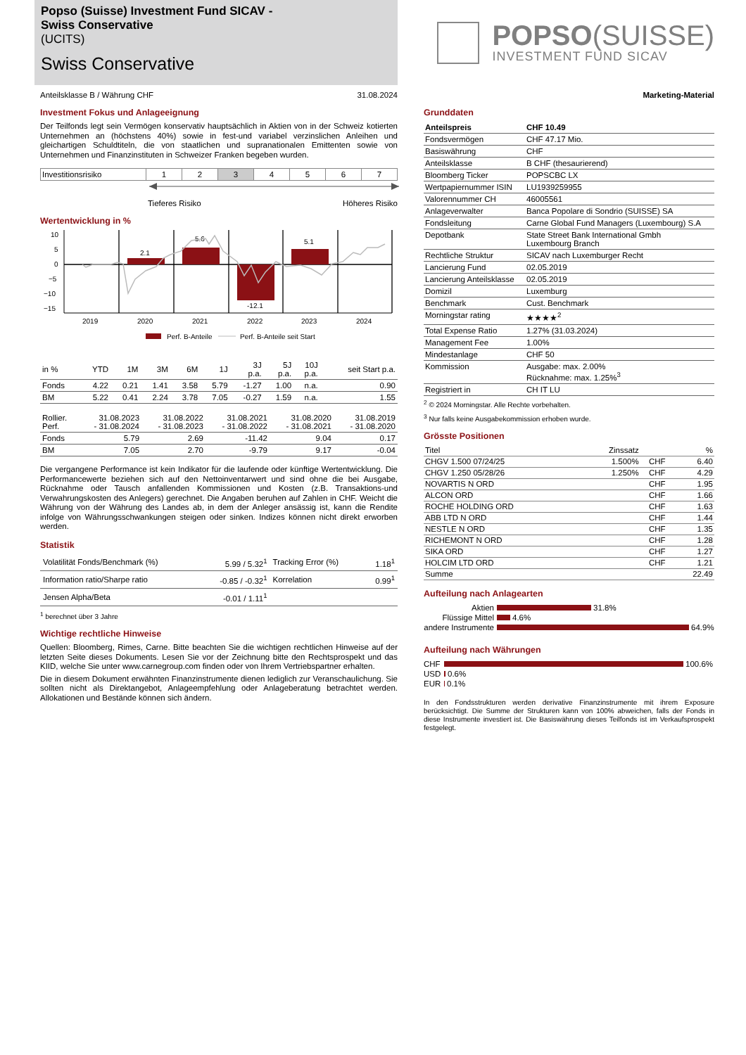Popso (Suisse) Investment Fund SICAV -
Swiss Conservative
(UCITS)
Swiss Conservative
Anteilsklasse B / Währung CHF 31.08.2024
Investment Fokus und Anlageeignung
Der Teilfonds legt sein Vermögen konservativ hauptsächlich in Aktien von in der Schweiz kotierten Unternehmen an (höchstens 40%) sowie in fest-und variabel verzinslichen Anleihen und gleichartigen Schuldtiteln, die von staatlichen und supranationalen Emittenten sowie von Unternehmen und Finanzinstituten in Schweizer Franken begeben wurden.
| Investitionsrisiko | 1 | 2 | 3 | 4 | 5 | 6 | 7 |
Tieferes Risiko Höheres Risiko
Wertentwicklung in %
10
5
0
−5
−10
−15
2.1
5.6
-12.1
5.1
2019
2020
2021
2022
2023
2024
Perf. B-Anteile
Perf. B-Anteile seit Start
| in % | YTD | 1M | 3M | 6M | 1J | 3J p.a. | 5J p.a. | 10J p.a. | seit Start p.a. |
| Fonds | 4.22 | 0.21 | 1.41 | 3.58 | 5.79 | -1.27 | 1.00 | n.a. | 0.90 |
| BM | 5.22 | 0.41 | 2.24 | 3.78 | 7.05 | -0.27 | 1.59 | n.a. | 1.55 |
| Rollier. Perf. | 31.08.2023 - 31.08.2024 | 31.08.2022 - 31.08.2023 | 31.08.2021 - 31.08.2022 | 31.08.2020 - 31.08.2021 | 31.08.2019 - 31.08.2020 |
| Fonds | 5.79 | 2.69 | -11.42 | 9.04 | 0.17 |
| BM | 7.05 | 2.70 | -9.79 | 9.17 | -0.04 |
Die vergangene Performance ist kein Indikator für die laufende oder künftige Wertentwicklung. Die Performancewerte beziehen sich auf den Nettoinventarwert und sind ohne die bei Ausgabe, Rücknahme oder Tausch anfallenden Kommissionen und Kosten (z.B. Transaktions-und Verwahrungskosten des Anlegers) gerechnet. Die Angaben beruhen auf Zahlen in CHF. Weicht die Währung von der Währung des Landes ab, in dem der Anleger ansässig ist, kann die Rendite infolge von Währungsschwankungen steigen oder sinken. Indizes können nicht direkt erworben werden.
Statistik
| Volatilität Fonds/Benchmark (%) | 5.99 / 5.32<sup>1</sup> | Tracking Error (%) | 1.18<sup>1</sup> |
| Information ratio/Sharpe ratio | -0.85 / -0.32<sup>1</sup> | Korrelation | 0.99<sup>1</sup> |
| Jensen Alpha/Beta | -0.01 / 1.11<sup>1</sup> | | |
<sup>1</sup> berechnet über 3 Jahre
Wichtige rechtliche Hinweise
Quellen: Bloomberg, Rimes, Carne. Bitte beachten Sie die wichtigen rechtlichen Hinweise auf der letzten Seite dieses Dokuments. Lesen Sie vor der Zeichnung bitte den Rechtsprospekt und das KIID, welche Sie unter www.carnegroup.com finden oder von Ihrem Vertriebspartner erhalten.
Die in diesem Dokument erwähnten Finanzinstrumente dienen lediglich zur Veranschaulichung. Sie sollten nicht als Direktangebot, Anlageempfehlung oder Anlageberatung betrachtet werden. Allokationen und Bestände können sich ändern.
POPSO(SUISSE)
INVESTMENT FUND SICAV
Marketing-Material
Grunddaten
| Anteilspreis | CHF 10.49 |
| Fondsvermögen | CHF 47.17 Mio. |
| Basiswährung | CHF |
| Anteilsklasse | B CHF (thesaurierend) |
| Bloomberg Ticker | POPSCBC LX |
| Wertpapiernummer ISIN | LU1939259955 |
| Valorennummer CH | 46005561 |
| Anlageverwalter | Banca Popolare di Sondrio (SUISSE) SA |
| Fondsleitung | Carne Global Fund Managers (Luxembourg) S.A |
| Depotbank | State Street Bank International Gmbh Luxembourg Branch |
| Rechtliche Struktur | SICAV nach Luxemburger Recht |
| Lancierung Fund | 02.05.2019 |
| Lancierung Anteilsklasse | 02.05.2019 |
| Domizil | Luxemburg |
| Benchmark | Cust. Benchmark |
| Morningstar rating | ★★★★<sup>2</sup> |
| Total Expense Ratio | 1.27% (31.03.2024) |
| Management Fee | 1.00% |
| Mindestanlage | CHF 50 |
| Kommission | Ausgabe: max. 2.00% Rücknahme: max. 1.25%<sup>3</sup> |
| Registriert in | CH IT LU |
<sup>2</sup> © 2024 Morningstar. Alle Rechte vorbehalten.
<sup>3</sup> Nur falls keine Ausgabekommission erhoben wurde.
Grösste Positionen
| Titel | Zinssatz | | % |
| CHGV 1.500 07/24/25 | 1.500% | CHF | 6.40 |
| CHGV 1.250 05/28/26 | 1.250% | CHF | 4.29 |
| NOVARTIS N ORD | | CHF | 1.95 |
| ALCON ORD | | CHF | 1.66 |
| ROCHE HOLDING ORD | | CHF | 1.63 |
| ABB LTD N ORD | | CHF | 1.44 |
| NESTLE N ORD | | CHF | 1.35 |
| RICHEMONT N ORD | | CHF | 1.28 |
| SIKA ORD | | CHF | 1.27 |
| HOLCIM LTD ORD | | CHF | 1.21 |
| Summe | | | 22.49 |
Aufteilung nach Anlagearten
Aktien 31.8%
Flüssige Mittel 4.6%
andere Instrumente 64.9%
Aufteilung nach Währungen
CHF 100.6%
USD 0.6%
EUR 0.1%
In den Fondsstrukturen werden derivative Finanzinstrumente mit ihrem Exposure berücksichtigt. Die Summe der Strukturen kann von 100% abweichen, falls der Fonds in diese Instrumente investiert ist. Die Basiswährung dieses Teilfonds ist im Verkaufsprospekt festgelegt.